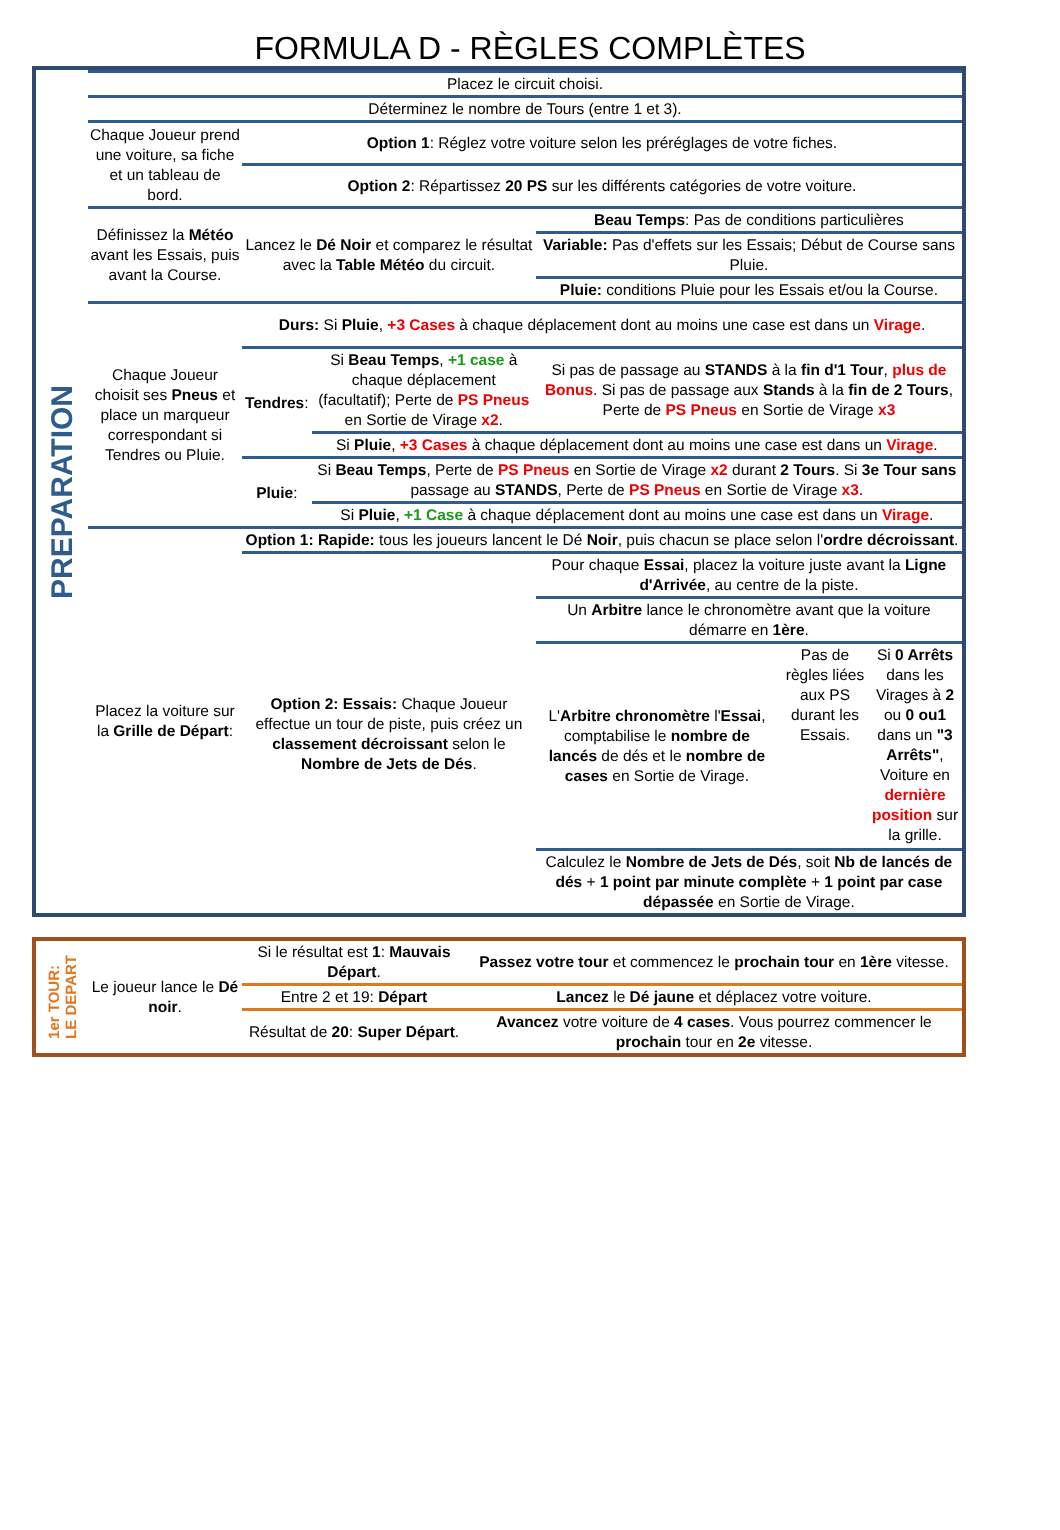FORMULA D - RÈGLES COMPLÈTES
PREPARATION
| Placez le circuit choisi. | | | | |
| Déterminez le nombre de Tours (entre 1 et 3). | | | | |
| Chaque Joueur prend une voiture, sa fiche et un tableau de bord. | Option 1 : Réglez votre voiture selon les préréglages de votre fiches. | | | |
| | Option 2 : Répartissez 20 PS sur les différents catégories de votre voiture. | | | |
| Définissez la Météo avant les Essais, puis avant la Course. | Lancez le Dé Noir et comparez le résultat avec la Table Météo du circuit. | | Beau Temps : Pas de conditions particulières | |
| | | | Variable: Pas d'effets sur les Essais; Début de Course sans Pluie. | |
| | | | Pluie: conditions Pluie pour les Essais et/ou la Course. | |
| Chaque Joueur choisit ses Pneus et place un marqueur correspondant si Tendres ou Pluie. | Durs: Si Pluie , +3 Cases à chaque déplacement dont au moins une case est dans un Virage . | | | |
| | Tendres : | Si Beau Temps , +1 case à chaque déplacement (facultatif); Perte de PS Pneus en Sortie de Virage x2 . | Si pas de passage au STANDS à la fin d'1 Tour , plus de Bonus . Si pas de passage aux Stands à la fin de 2 Tours , Perte de PS Pneus en Sortie de Virage x3 | |
| | | Si Pluie , +3 Cases à chaque déplacement dont au moins une case est dans un Virage . | | |
| | Pluie : | Si Beau Temps , Perte de PS Pneus en Sortie de Virage x2 durant 2 Tours . Si 3e Tour sans passage au STANDS , Perte de PS Pneus en Sortie de Virage x3 . | | |
| | | Si Pluie , +1 Case à chaque déplacement dont au moins une case est dans un Virage . | | |
| Placez la voiture sur la Grille de Départ : | Option 1: Rapide: tous les joueurs lancent le Dé Noir , puis chacun se place selon l' ordre décroissant . | | | |
| | Option 2: Essais: Chaque Joueur effectue un tour de piste, puis créez un classement décroissant selon le Nombre de Jets de Dés . | | Pour chaque Essai , placez la voiture juste avant la Ligne d'Arrivée , au centre de la piste. | |
| | | | Un Arbitre lance le chronomètre avant que la voiture démarre en 1ère . | |
| | | | L' Arbitre chronomètre l' Essai , comptabilise le nombre de lancés de dés et le nombre de cases en Sortie de Virage. | Pas de règles liées aux PS durant les Essais. Si 0 Arrêts dans les Virages à 2 ou 0 ou1 dans un "3 Arrêts" , Voiture en dernière position sur la grille. |
| | | | Calculez le Nombre de Jets de Dés , soit Nb de lancés de dés + 1 point par minute complète + 1 point par case dépassée en Sortie de Virage. | |
1er TOUR:
LE DEPART
| Le joueur lance le Dé noir . | Si le résultat est 1 : Mauvais Départ . | Passez votre tour et commencez le prochain tour en 1ère vitesse. |
| | Entre 2 et 19: Départ | Lancez le Dé jaune et déplacez votre voiture. |
| | Résultat de 20 : Super Départ . | Avancez votre voiture de 4 cases . Vous pourrez commencer le prochain tour en 2e vitesse. |